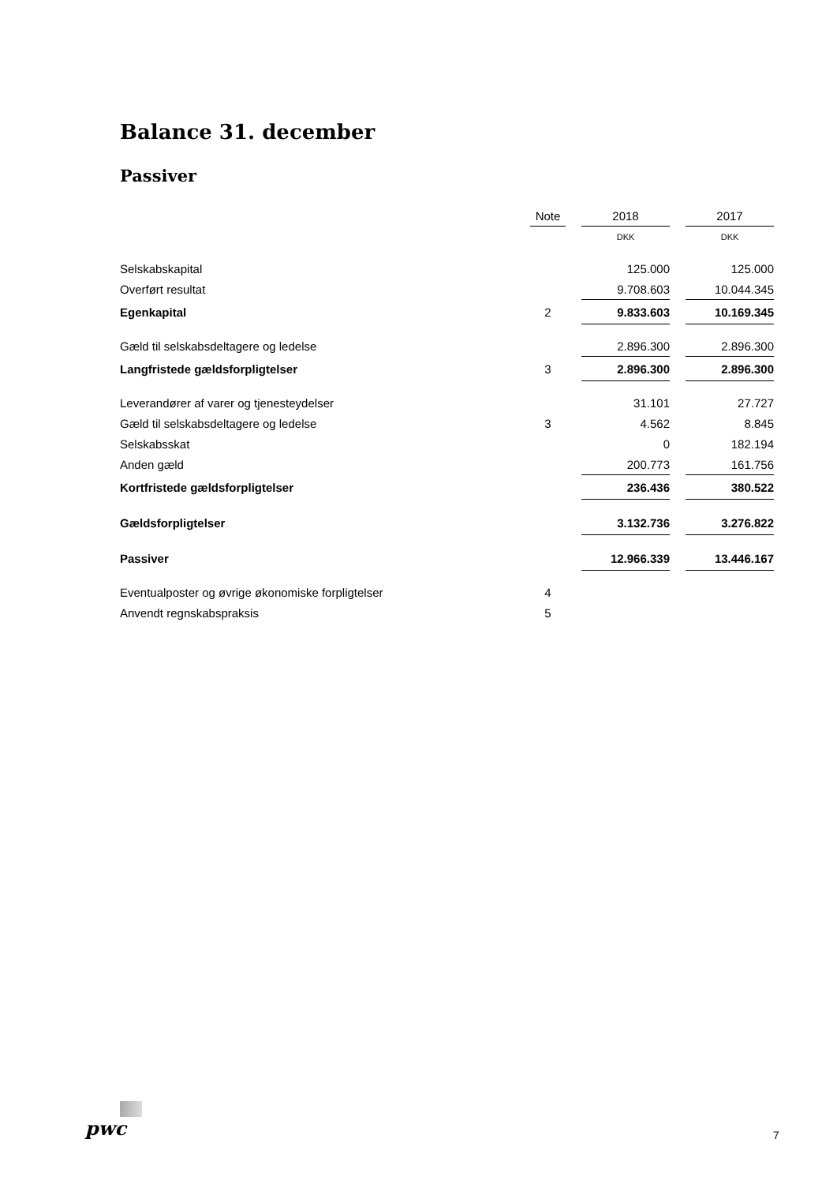Balance 31. december
Passiver
| | Note | | 2018 | | 2017 |
| --- | --- | --- | --- | --- | --- |
| | | | DKK | | DKK |
| Selskabskapital | | | 125.000 | | 125.000 |
| Overført resultat | | | 9.708.603 | | 10.044.345 |
| Egenkapital | 2 | | 9.833.603 | | 10.169.345 |
| Gæld til selskabsdeltagere og ledelse | | | 2.896.300 | | 2.896.300 |
| Langfristede gældsforpligtelser | 3 | | 2.896.300 | | 2.896.300 |
| Leverandører af varer og tjenesteydelser | | | 31.101 | | 27.727 |
| Gæld til selskabsdeltagere og ledelse | 3 | | 4.562 | | 8.845 |
| Selskabsskat | | | 0 | | 182.194 |
| Anden gæld | | | 200.773 | | 161.756 |
| Kortfristede gældsforpligtelser | | | 236.436 | | 380.522 |
| Gældsforpligtelser | | | 3.132.736 | | 3.276.822 |
| Passiver | | | 12.966.339 | | 13.446.167 |
| Eventualposter og øvrige økonomiske forpligtelser | 4 | | | | |
| Anvendt regnskabspraksis | 5 | | | | |
pwc 7